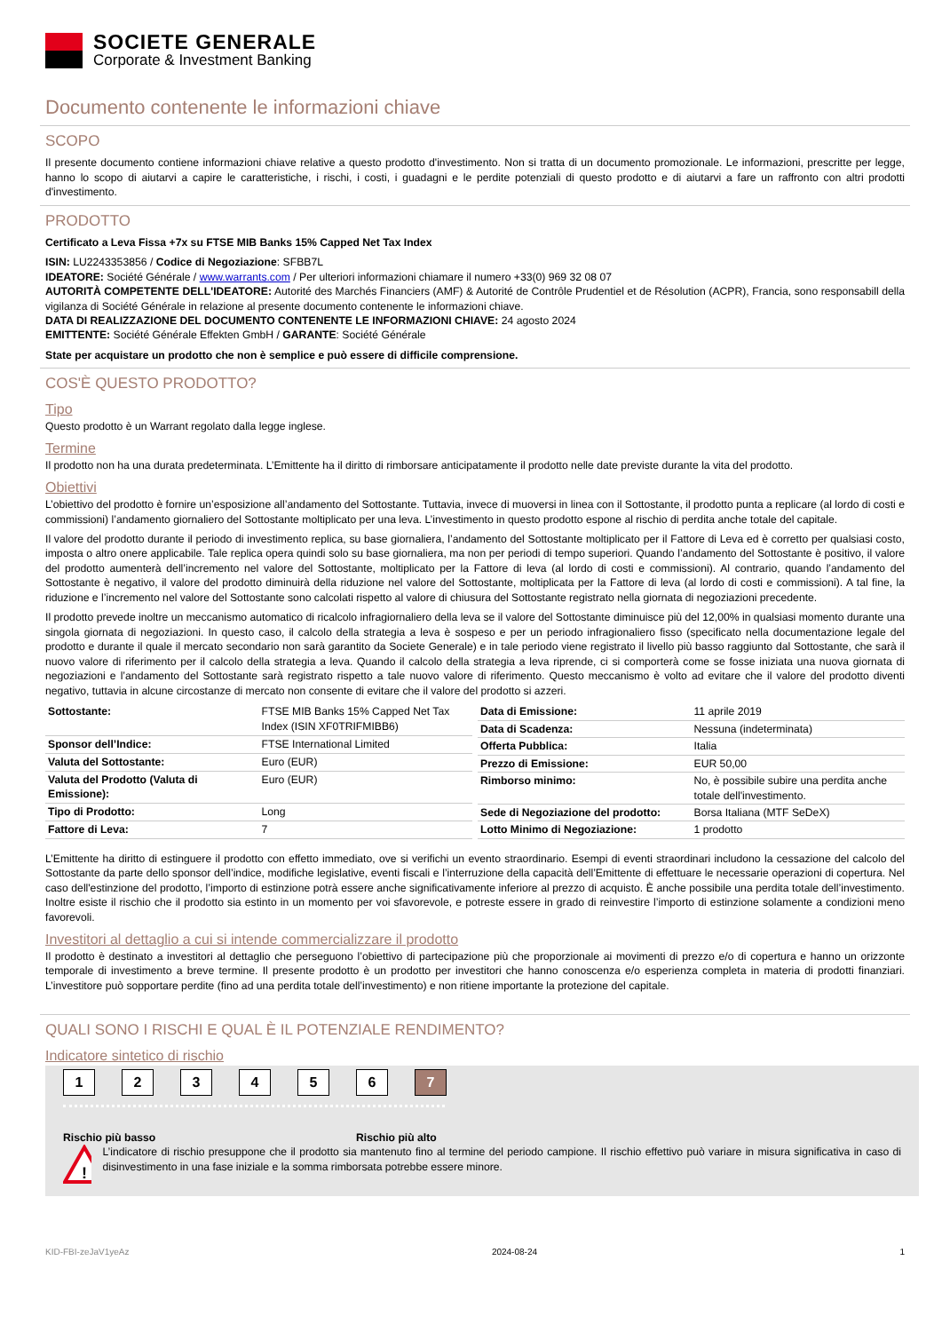SOCIETE GENERALE
Corporate & Investment Banking
Documento contenente le informazioni chiave
SCOPO
Il presente documento contiene informazioni chiave relative a questo prodotto d'investimento. Non si tratta di un documento promozionale. Le informazioni, prescritte per legge, hanno lo scopo di aiutarvi a capire le caratteristiche, i rischi, i costi, i guadagni e le perdite potenziali di questo prodotto e di aiutarvi a fare un raffronto con altri prodotti d'investimento.
PRODOTTO
Certificato a Leva Fissa +7x su FTSE MIB Banks 15% Capped Net Tax Index
ISIN: LU2243353856 / Codice di Negoziazione: SFBB7L
IDEATORE: Société Générale / www.warrants.com / Per ulteriori informazioni chiamare il numero +33(0) 969 32 08 07
AUTORITÀ COMPETENTE DELL'IDEATORE: Autorité des Marchés Financiers (AMF) & Autorité de Contrôle Prudentiel et de Résolution (ACPR), Francia, sono responsabill della vigilanza di Société Générale in relazione al presente documento contenente le informazioni chiave.
DATA DI REALIZZAZIONE DEL DOCUMENTO CONTENENTE LE INFORMAZIONI CHIAVE: 24 agosto 2024
EMITTENTE: Société Générale Effekten GmbH / GARANTE: Société Générale
State per acquistare un prodotto che non è semplice e può essere di difficile comprensione.
COS'È QUESTO PRODOTTO?
Tipo
Questo prodotto è un Warrant regolato dalla legge inglese.
Termine
Il prodotto non ha una durata predeterminata. L’Emittente ha il diritto di rimborsare anticipatamente il prodotto nelle date previste durante la vita del prodotto.
Obiettivi
L’obiettivo del prodotto è fornire un’esposizione all’andamento del Sottostante. Tuttavia, invece di muoversi in linea con il Sottostante, il prodotto punta a replicare (al lordo di costi e commissioni) l’andamento giornaliero del Sottostante moltiplicato per una leva. L’investimento in questo prodotto espone al rischio di perdita anche totale del capitale.
Il valore del prodotto durante il periodo di investimento replica, su base giornaliera, l’andamento del Sottostante moltiplicato per il Fattore di Leva ed è corretto per qualsiasi costo, imposta o altro onere applicabile. Tale replica opera quindi solo su base giornaliera, ma non per periodi di tempo superiori. Quando l’andamento del Sottostante è positivo, il valore del prodotto aumenterà dell’incremento nel valore del Sottostante, moltiplicato per la Fattore di leva (al lordo di costi e commissioni). Al contrario, quando l’andamento del Sottostante è negativo, il valore del prodotto diminuirà della riduzione nel valore del Sottostante, moltiplicata per la Fattore di leva (al lordo di costi e commissioni). A tal fine, la riduzione e l’incremento nel valore del Sottostante sono calcolati rispetto al valore di chiusura del Sottostante registrato nella giornata di negoziazioni precedente.
Il prodotto prevede inoltre un meccanismo automatico di ricalcolo infragiornaliero della leva se il valore del Sottostante diminuisce più del 12,00% in qualsiasi momento durante una singola giornata di negoziazioni. In questo caso, il calcolo della strategia a leva è sospeso e per un periodo infragionaliero fisso (specificato nella documentazione legale del prodotto e durante il quale il mercato secondario non sarà garantito da Societe Generale) e in tale periodo viene registrato il livello più basso raggiunto dal Sottostante, che sarà il nuovo valore di riferimento per il calcolo della strategia a leva. Quando il calcolo della strategia a leva riprende, ci si comporterà come se fosse iniziata una nuova giornata di negoziazioni e l’andamento del Sottostante sarà registrato rispetto a tale nuovo valore di riferimento. Questo meccanismo è volto ad evitare che il valore del prodotto diventi negativo, tuttavia in alcune circostanze di mercato non consente di evitare che il valore del prodotto si azzeri.
| Sottostante: | FTSE MIB Banks 15% Capped Net Tax Index (ISIN XF0TRIFMIBB6) |
| Sponsor dell’Indice: | FTSE International Limited |
| Valuta del Sottostante: | Euro (EUR) |
| Valuta del Prodotto (Valuta di Emissione): | Euro (EUR) |
| Tipo di Prodotto: | Long |
| Fattore di Leva: | 7 |
| Data di Emissione: | 11 aprile 2019 |
| Data di Scadenza: | Nessuna (indeterminata) |
| Offerta Pubblica: | Italia |
| Prezzo di Emissione: | EUR 50,00 |
| Rimborso minimo: | No, è possibile subire una perdita anche totale dell'investimento. |
| Sede di Negoziazione del prodotto: | Borsa Italiana (MTF SeDeX) |
| Lotto Minimo di Negoziazione: | 1 prodotto |
L’Emittente ha diritto di estinguere il prodotto con effetto immediato, ove si verifichi un evento straordinario. Esempi di eventi straordinari includono la cessazione del calcolo del Sottostante da parte dello sponsor dell’indice, modifiche legislative, eventi fiscali e l’interruzione della capacità dell’Emittente di effettuare le necessarie operazioni di copertura. Nel caso dell'estinzione del prodotto, l’importo di estinzione potrà essere anche significativamente inferiore al prezzo di acquisto. È anche possibile una perdita totale dell’investimento. Inoltre esiste il rischio che il prodotto sia estinto in un momento per voi sfavorevole, e potreste essere in grado di reinvestire l’importo di estinzione solamente a condizioni meno favorevoli.
Investitori al dettaglio a cui si intende commercializzare il prodotto
Il prodotto è destinato a investitori al dettaglio che perseguono l’obiettivo di partecipazione più che proporzionale ai movimenti di prezzo e/o di copertura e hanno un orizzonte temporale di investimento a breve termine. Il presente prodotto è un prodotto per investitori che hanno conoscenza e/o esperienza completa in materia di prodotti finanziari. L’investitore può sopportare perdite (fino ad una perdita totale dell’investimento) e non ritiene importante la protezione del capitale.
QUALI SONO I RISCHI E QUAL È IL POTENZIALE RENDIMENTO?
Indicatore sintetico di rischio
1 2 3 4 5 6 7
Rischio più basso Rischio più alto
!
L’indicatore di rischio presuppone che il prodotto sia mantenuto fino al termine del periodo campione. Il rischio effettivo può variare in misura significativa in caso di disinvestimento in una fase iniziale e la somma rimborsata potrebbe essere minore.
KID-FBI-zeJaV1yeAz 2024-08-24 1